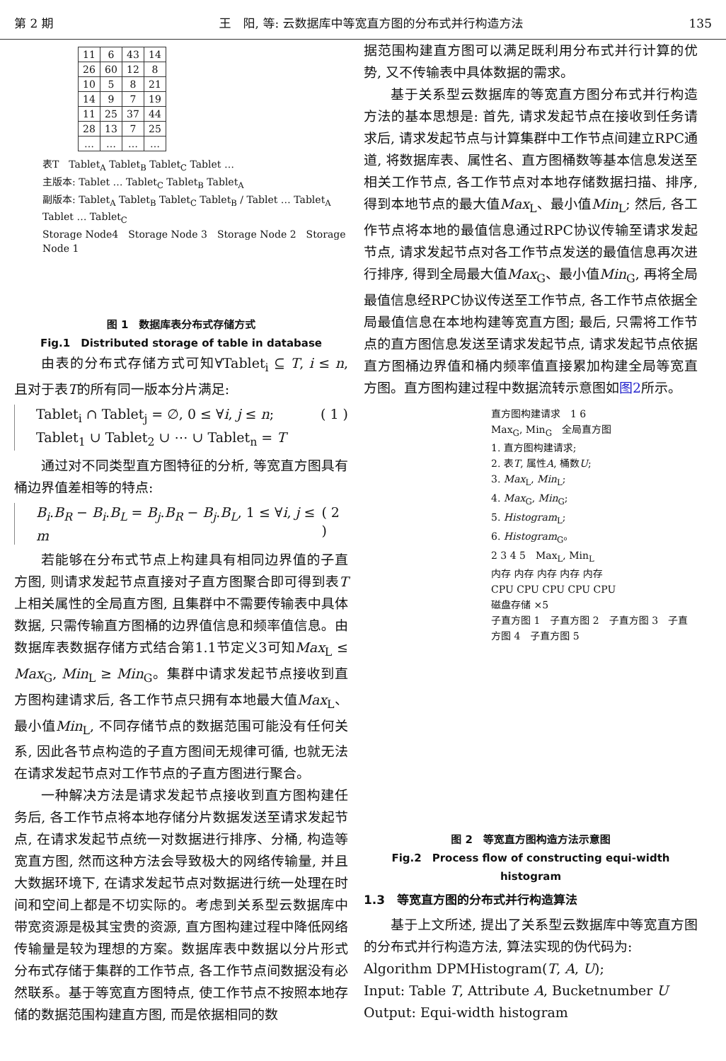第 2 期 王　阳, 等: 云数据库中等宽直方图的分布式并行构造方法 135
| 11 | 6 | 43 | 14 |
| 26 | 60 | 12 | 8 |
| 10 | 5 | 8 | 21 |
| 14 | 9 | 7 | 19 |
| 11 | 25 | 37 | 44 |
| 28 | 13 | 7 | 25 |
| … | … | … | … |
表T　Tablet<sub>A</sub> Tablet<sub>B</sub> Tablet<sub>C</sub> Tablet …
主版本: Tablet … Tablet<sub>C</sub> Tablet<sub>B</sub> Tablet<sub>A</sub>
副版本: Tablet<sub>A</sub> Tablet<sub>B</sub> Tablet<sub>C</sub> Tablet<sub>B</sub> / Tablet … Tablet<sub>A</sub> Tablet … Tablet<sub>C</sub>
Storage Node4　Storage Node 3　Storage Node 2　Storage Node 1
图 1　数据库表分布式存储方式
Fig.1　Distributed storage of table in database
由表的分布式存储方式可知∀Tablet<sub>i</sub> ⊆ T, i ≤ n, 且对于表T的所有同一版本分片满足:
Tablet<sub>i</sub> ∩ Tablet<sub>j</sub> = ∅, 0 ≤ ∀i, j ≤ n;
Tablet<sub>1</sub> ∪ Tablet<sub>2</sub> ∪ ⋯ ∪ Tablet<sub>n</sub> = T ( 1 )
通过对不同类型直方图特征的分析, 等宽直方图具有桶边界值差相等的特点:
B<sub>i</sub>.B<sub>R</sub> − B<sub>i</sub>.B<sub>L</sub> = B<sub>j</sub>.B<sub>R</sub> − B<sub>j</sub>.B<sub>L</sub>, 1 ≤ ∀i, j ≤ m ( 2 )
若能够在分布式节点上构建具有相同边界值的子直方图, 则请求发起节点直接对子直方图聚合即可得到表T上相关属性的全局直方图, 且集群中不需要传输表中具体数据, 只需传输直方图桶的边界值信息和频率值信息。由数据库表数据存储方式结合第1.1节定义3可知Max<sub>L</sub> ≤ Max<sub>G</sub>, Min<sub>L</sub> ≥ Min<sub>G</sub>。集群中请求发起节点接收到直方图构建请求后, 各工作节点只拥有本地最大值Max<sub>L</sub>、最小值Min<sub>L</sub>, 不同存储节点的数据范围可能没有任何关系, 因此各节点构造的子直方图间无规律可循, 也就无法在请求发起节点对工作节点的子直方图进行聚合。
一种解决方法是请求发起节点接收到直方图构建任务后, 各工作节点将本地存储分片数据发送至请求发起节点, 在请求发起节点统一对数据进行排序、分桶, 构造等宽直方图, 然而这种方法会导致极大的网络传输量, 并且大数据环境下, 在请求发起节点对数据进行统一处理在时间和空间上都是不切实际的。考虑到关系型云数据库中带宽资源是极其宝贵的资源, 直方图构建过程中降低网络传输量是较为理想的方案。数据库表中数据以分片形式分布式存储于集群的工作节点, 各工作节点间数据没有必然联系。基于等宽直方图特点, 使工作节点不按照本地存储的数据范围构建直方图, 而是依据相同的数
据范围构建直方图可以满足既利用分布式并行计算的优势, 又不传输表中具体数据的需求。
基于关系型云数据库的等宽直方图分布式并行构造方法的基本思想是: 首先, 请求发起节点在接收到任务请求后, 请求发起节点与计算集群中工作节点间建立RPC通道, 将数据库表、属性名、直方图桶数等基本信息发送至相关工作节点, 各工作节点对本地存储数据扫描、排序, 得到本地节点的最大值Max<sub>L</sub>、最小值Min<sub>L</sub>; 然后, 各工作节点将本地的最值信息通过RPC协议传输至请求发起节点, 请求发起节点对各工作节点发送的最值信息再次进行排序, 得到全局最大值Max<sub>G</sub>、最小值Min<sub>G</sub>, 再将全局最值信息经RPC协议传送至工作节点, 各工作节点依据全局最值信息在本地构建等宽直方图; 最后, 只需将工作节点的直方图信息发送至请求发起节点, 请求发起节点依据直方图桶边界值和桶内频率值直接累加构建全局等宽直方图。直方图构建过程中数据流转示意图如图2所示。
直方图构建请求　1 6
Max<sub>G</sub>, Min<sub>G</sub>　全局直方图
1. 直方图构建请求;
2. 表T, 属性A, 桶数U;
3. Max<sub>L</sub>, Min<sub>L</sub>;
4. Max<sub>G</sub>, Min<sub>G</sub>;
5. Histogram<sub>L</sub>;
6. Histogram<sub>G</sub>。
2 3 4 5　Max<sub>L</sub>, Min<sub>L</sub>
内存 内存 内存 内存 内存
CPU CPU CPU CPU CPU
磁盘存储 ×5
子直方图 1　子直方图 2　子直方图 3　子直方图 4　子直方图 5
图 2　等宽直方图构造方法示意图
Fig.2　Process flow of constructing equi-width histogram
1.3　等宽直方图的分布式并行构造算法
基于上文所述, 提出了关系型云数据库中等宽直方图的分布式并行构造方法, 算法实现的伪代码为:
Algorithm DPMHistogram(T, A, U);
Input: Table T, Attribute A, Bucketnumber U
Output: Equi-width histogram